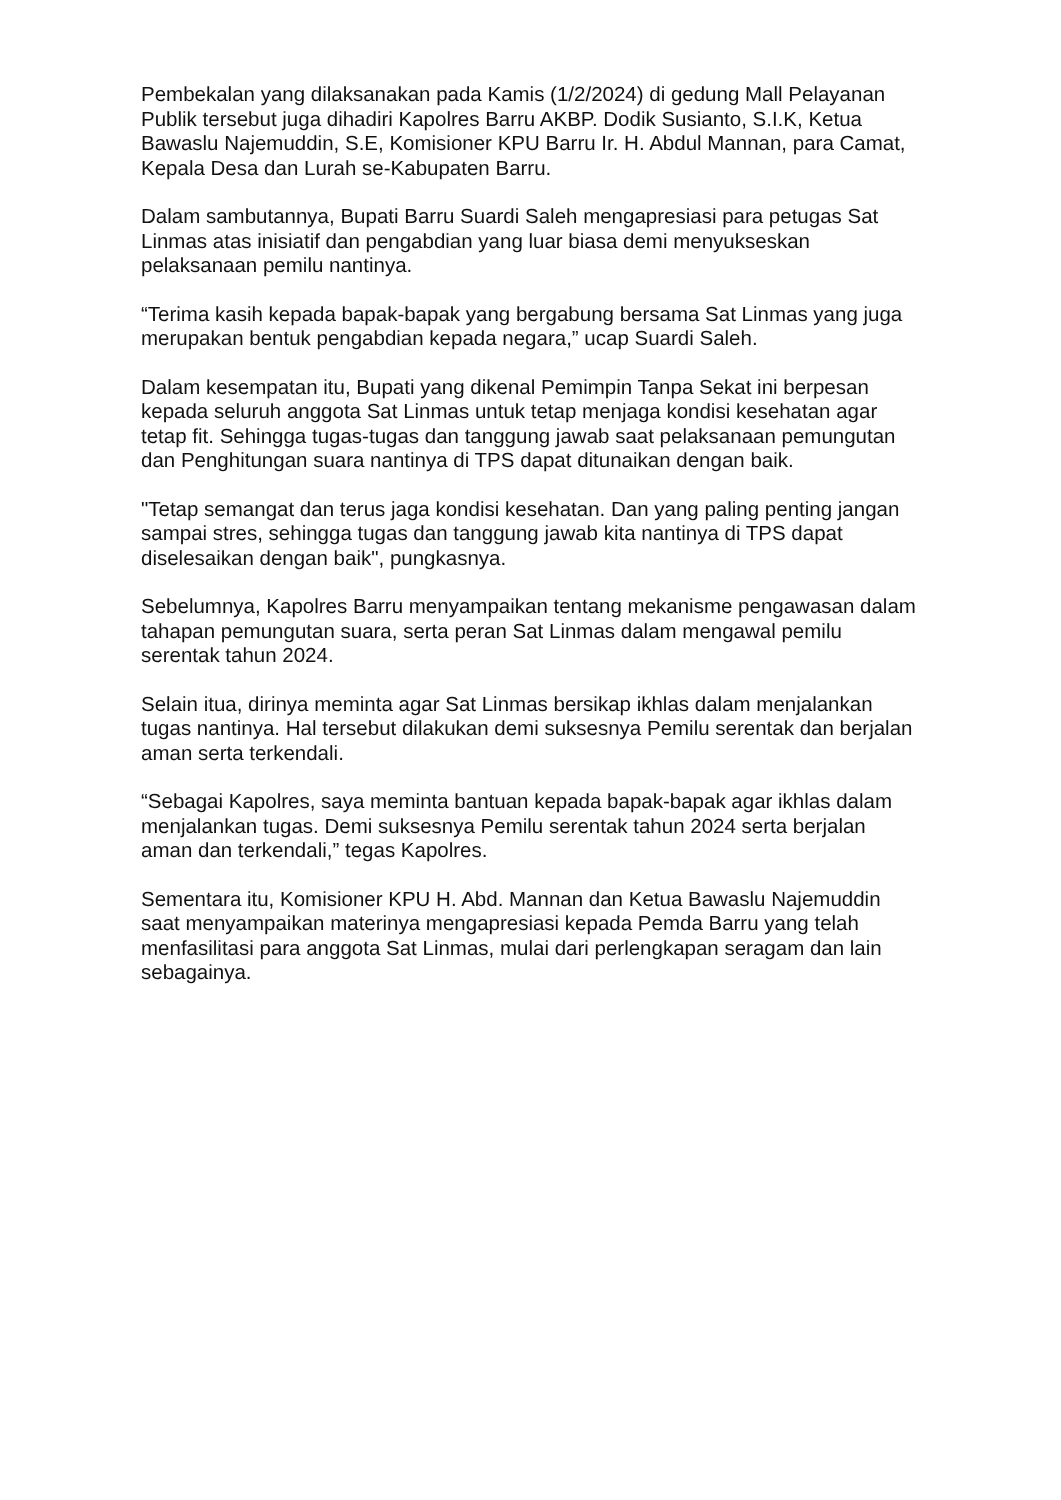Pembekalan yang dilaksanakan pada Kamis (1/2/2024) di gedung Mall Pelayanan Publik tersebut juga dihadiri Kapolres Barru AKBP. Dodik Susianto, S.I.K, Ketua Bawaslu Najemuddin, S.E, Komisioner KPU Barru Ir. H. Abdul Mannan, para Camat, Kepala Desa dan Lurah se-Kabupaten Barru.
Dalam sambutannya, Bupati Barru Suardi Saleh mengapresiasi para petugas Sat Linmas atas inisiatif dan pengabdian yang luar biasa demi menyukseskan pelaksanaan pemilu nantinya.
“Terima kasih kepada bapak-bapak yang bergabung bersama Sat Linmas yang juga merupakan bentuk pengabdian kepada negara,” ucap Suardi Saleh.
Dalam kesempatan itu, Bupati yang dikenal Pemimpin Tanpa Sekat ini berpesan kepada seluruh anggota Sat Linmas untuk tetap menjaga kondisi kesehatan agar tetap fit. Sehingga tugas-tugas dan tanggung jawab saat pelaksanaan pemungutan dan Penghitungan suara nantinya di TPS dapat ditunaikan dengan baik.
"Tetap semangat dan terus jaga kondisi kesehatan. Dan yang paling penting jangan sampai stres, sehingga tugas dan tanggung jawab kita nantinya di TPS dapat diselesaikan dengan baik", pungkasnya.
Sebelumnya, Kapolres Barru menyampaikan tentang mekanisme pengawasan dalam tahapan pemungutan suara, serta peran Sat Linmas dalam mengawal pemilu serentak tahun 2024.
Selain itua, dirinya meminta agar Sat Linmas bersikap ikhlas dalam menjalankan tugas nantinya. Hal tersebut dilakukan demi suksesnya Pemilu serentak dan berjalan aman serta terkendali.
“Sebagai Kapolres, saya meminta bantuan kepada bapak-bapak agar ikhlas dalam menjalankan tugas. Demi suksesnya Pemilu serentak tahun 2024 serta berjalan aman dan terkendali,” tegas Kapolres.
Sementara itu, Komisioner KPU H. Abd. Mannan dan Ketua Bawaslu Najemuddin saat menyampaikan materinya mengapresiasi kepada Pemda Barru yang telah menfasilitasi para anggota Sat Linmas, mulai dari perlengkapan seragam dan lain sebagainya.